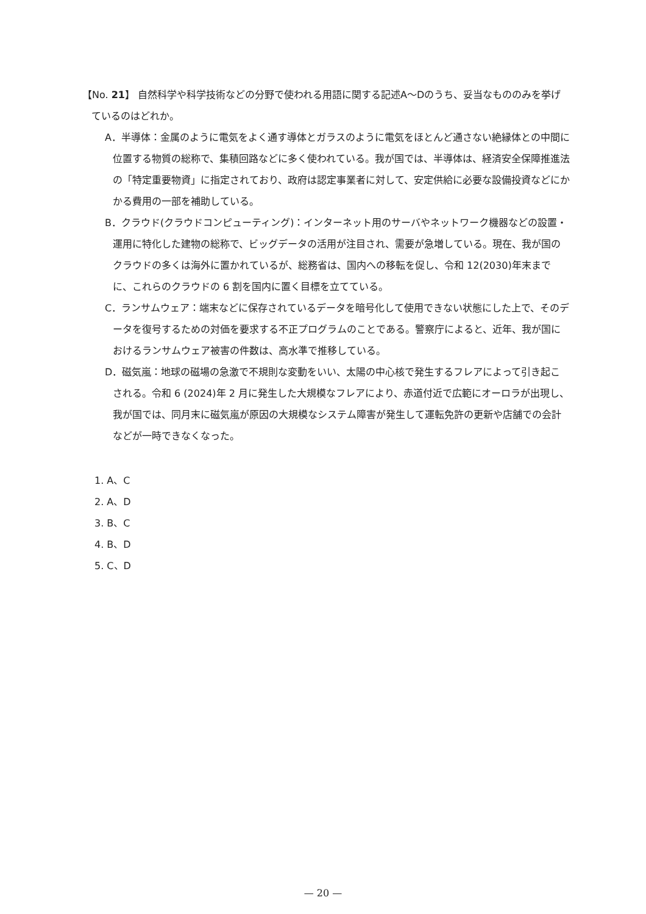【No. 21】 自然科学や科学技術などの分野で使われる用語に関する記述A～Dのうち、妥当なもののみを挙げているのはどれか。
A．半導体：金属のように電気をよく通す導体とガラスのように電気をほとんど通さない絶縁体との中間に位置する物質の総称で、集積回路などに多く使われている。我が国では、半導体は、経済安全保障推進法の「特定重要物資」に指定されており、政府は認定事業者に対して、安定供給に必要な設備投資などにかかる費用の一部を補助している。
B．クラウド(クラウドコンピューティング)：インターネット用のサーバやネットワーク機器などの設置・運用に特化した建物の総称で、ビッグデータの活用が注目され、需要が急増している。現在、我が国のクラウドの多くは海外に置かれているが、総務省は、国内への移転を促し、令和 12(2030)年末までに、これらのクラウドの 6 割を国内に置く目標を立てている。
C．ランサムウェア：端末などに保存されているデータを暗号化して使用できない状態にした上で、そのデータを復号するための対価を要求する不正プログラムのことである。警察庁によると、近年、我が国におけるランサムウェア被害の件数は、高水準で推移している。
D．磁気嵐：地球の磁場の急激で不規則な変動をいい、太陽の中心核で発生するフレアによって引き起こされる。令和 6 (2024)年 2 月に発生した大規模なフレアにより、赤道付近で広範にオーロラが出現し、我が国では、同月末に磁気嵐が原因の大規模なシステム障害が発生して運転免許の更新や店舗での会計などが一時できなくなった。
1. A、C
2. A、D
3. B、C
4. B、D
5. C、D
— 20 —